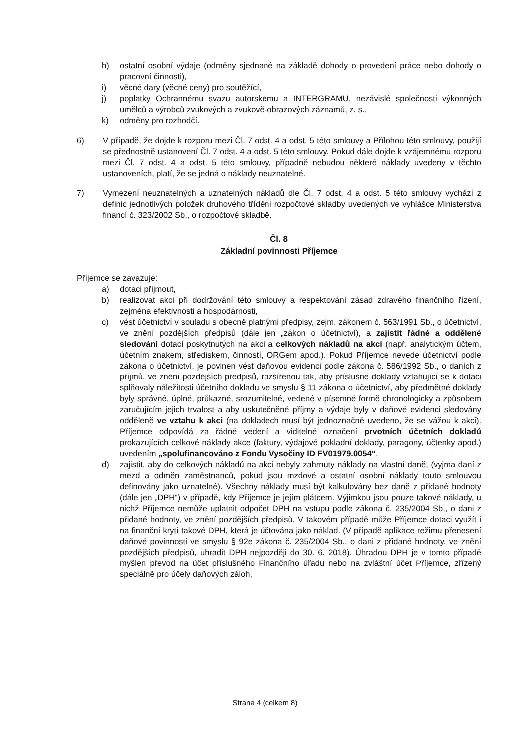h) ostatní osobní výdaje (odměny sjednané na základě dohody o provedení práce nebo dohody o pracovní činnosti),
i) věcné dary (věcné ceny) pro soutěžící,
j) poplatky Ochrannému svazu autorskému a INTERGRAMU, nezávislé společnosti výkonných umělců a výrobců zvukových a zvukově-obrazových záznamů, z. s.,
k) odměny pro rozhodčí.
6) V případě, že dojde k rozporu mezi Čl. 7 odst. 4 a odst. 5 této smlouvy a Přílohou této smlouvy, použijí se přednostně ustanovení Čl. 7 odst. 4 a odst. 5 této smlouvy. Pokud dále dojde k vzájemnému rozporu mezi Čl. 7 odst. 4 a odst. 5 této smlouvy, případně nebudou některé náklady uvedeny v těchto ustanoveních, platí, že se jedná o náklady neuznatelné.
7) Vymezení neuznatelných a uznatelných nákladů dle Čl. 7 odst. 4 a odst. 5 této smlouvy vychází z definic jednotlivých položek druhového třídění rozpočtové skladby uvedených ve vyhlášce Ministerstva financí č. 323/2002 Sb., o rozpočtové skladbě.
Čl. 8
Základní povinnosti Příjemce
Příjemce se zavazuje:
a) dotaci přijmout,
b) realizovat akci při dodržování této smlouvy a respektování zásad zdravého finančního řízení, zejména efektivnosti a hospodárnosti,
c) vést účetnictví v souladu s obecně platnými předpisy, zejm. zákonem č. 563/1991 Sb., o účetnictví, ve znění pozdějších předpisů (dále jen „zákon o účetnictví), a zajistit řádné a oddělené sledování dotací poskytnutých na akci a celkových nákladů na akci (např. analytickým účtem, účetním znakem, střediskem, činností, ORGem apod.). Pokud Příjemce nevede účetnictví podle zákona o účetnictví, je povinen vést daňovou evidenci podle zákona č. 586/1992 Sb., o daních z příjmů, ve znění pozdějších předpisů, rozšířenou tak, aby příslušné doklady vztahující se k dotaci splňovaly náležitosti účetního dokladu ve smyslu § 11 zákona o účetnictví, aby předmětné doklady byly správné, úplné, průkazné, srozumitelné, vedené v písemné formě chronologicky a způsobem zaručujícím jejich trvalost a aby uskutečněné příjmy a výdaje byly v daňové evidenci sledovány odděleně ve vztahu k akci (na dokladech musí být jednoznačně uvedeno, že se vážou k akci). Příjemce odpovídá za řádné vedení a viditelné označení prvotních účetních dokladů prokazujících celkové náklady akce (faktury, výdajové pokladní doklady, paragony, účtenky apod.) uvedením „spolufinancováno z Fondu Vysočiny ID FV01979.0054“,
d) zajistit, aby do celkových nákladů na akci nebyly zahrnuty náklady na vlastní daně, (vyjma daní z mezd a odměn zaměstnanců, pokud jsou mzdové a ostatní osobní náklady touto smlouvou definovány jako uznatelné). Všechny náklady musí být kalkulovány bez daně z přidané hodnoty (dále jen „DPH“) v případě, kdy Příjemce je jejím plátcem. Výjimkou jsou pouze takové náklady, u nichž Příjemce nemůže uplatnit odpočet DPH na vstupu podle zákona č. 235/2004 Sb., o dani z přidané hodnoty, ve znění pozdějších předpisů. V takovém případě může Příjemce dotaci využít i na finanční krytí takové DPH, která je účtována jako náklad. (V případě aplikace režimu přenesení daňové povinnosti ve smyslu § 92e zákona č. 235/2004 Sb., o dani z přidané hodnoty, ve znění pozdějších předpisů, uhradit DPH nejpozději do 30. 6. 2018). Úhradou DPH je v tomto případě myšlen převod na účet příslušného Finančního úřadu nebo na zvláštní účet Příjemce, zřízený speciálně pro účely daňových záloh,
Strana 4 (celkem 8)